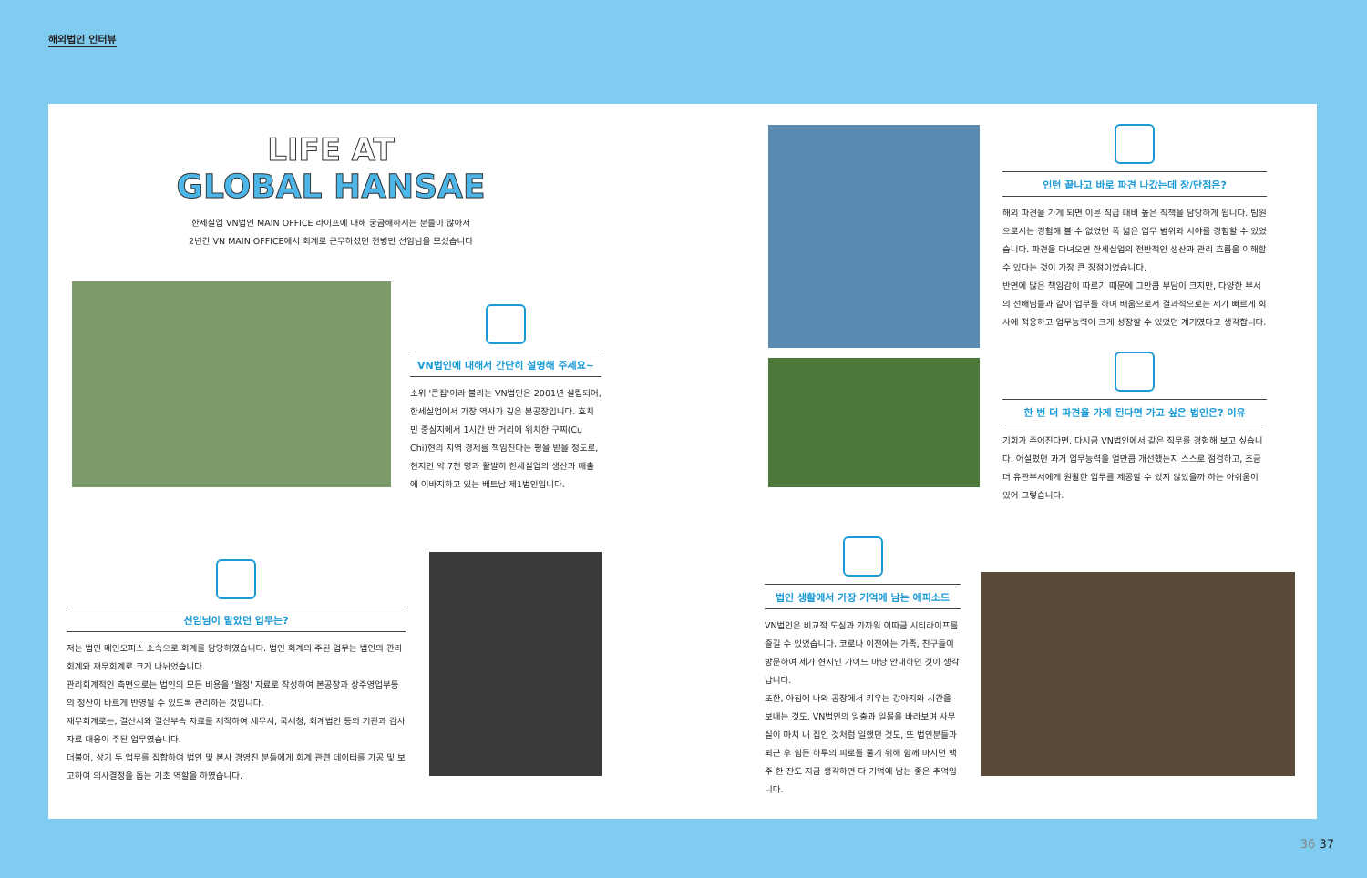해외법인 인터뷰
LIFE AT
GLOBAL HANSAE
한세실업 VN법인 MAIN OFFICE 라이프에 대해 궁금해하시는 분들이 많아서
2년간 VN MAIN OFFICE에서 회계로 근무하셨던 전병민 선임님을 모셨습니다
VN법인에 대해서 간단히 설명해 주세요~
소위 '큰집'이라 불리는 VN법인은 2001년 설립되어, 한세실업에서 가장 역사가 깊은 본공장입니다. 호치민 중심지에서 1시간 반 거리에 위치한 구찌(Cu Chi)현의 지역 경제를 책임진다는 평을 받을 정도로, 현지인 약 7천 명과 활발히 한세실업의 생산과 매출에 이바지하고 있는 베트남 제1법인입니다.
선임님이 맡았던 업무는?
저는 법인 메인오피스 소속으로 회계를 담당하였습니다. 법인 회계의 주된 업무는 법인의 관리회계와 재무회계로 크게 나뉘었습니다.
관리회계적인 측면으로는 법인의 모든 비용을 '월정' 자료로 작성하여 본공장과 상주영업부등의 정산이 바르게 반영될 수 있도록 관리하는 것입니다.
재무회계로는, 결산서와 결산부속 자료를 제작하여 세무서, 국세청, 회계법인 등의 기관과 감사 자료 대응이 주된 업무였습니다.
더불어, 상기 두 업무를 집합하여 법인 및 본사 경영진 분들에게 회계 관련 데이터를 가공 및 보고하여 의사결정을 돕는 기초 역할을 하였습니다.
인턴 끝나고 바로 파견 나갔는데 장/단점은?
해외 파견을 가게 되면 이른 직급 대비 높은 직책을 담당하게 됩니다. 팀원으로서는 경험해 볼 수 없었던 폭 넓은 업무 범위와 시야를 경험할 수 있었습니다. 파견을 다녀오면 한세실업의 전반적인 생산과 관리 흐름을 이해할 수 있다는 것이 가장 큰 장점이었습니다.
반면에 많은 책임감이 따르기 때문에 그만큼 부담이 크지만, 다양한 부서의 선배님들과 같이 업무를 하며 배움으로서 결과적으로는 제가 빠르게 회사에 적응하고 업무능력이 크게 성장할 수 있었던 계기였다고 생각합니다.
한 번 더 파견을 가게 된다면 가고 싶은 법인은? 이유
기회가 주어진다면, 다시금 VN법인에서 같은 직무를 경험해 보고 싶습니다. 어설펐던 과거 업무능력을 얼만큼 개선했는지 스스로 점검하고, 조금 더 유관부서에게 원활한 업무를 제공할 수 있지 않았을까 하는 아쉬움이 있어 그렇습니다.
법인 생활에서 가장 기억에 남는 에피소드
VN법인은 비교적 도심과 가까워 이따금 시티라이프를 즐길 수 있었습니다. 코로나 이전에는 가족, 친구들이 방문하여 제가 현지인 가이드 마냥 안내하던 것이 생각납니다.
또한, 아침에 나와 공장에서 키우는 강아지와 시간을 보내는 것도, VN법인의 일출과 일몰을 바라보며 사무실이 마치 내 집인 것처럼 일했던 것도, 또 법인분들과 퇴근 후 힘든 하루의 피로를 풀기 위해 함께 마시던 맥주 한 잔도 지금 생각하면 다 기억에 남는 좋은 추억입니다.
36 37